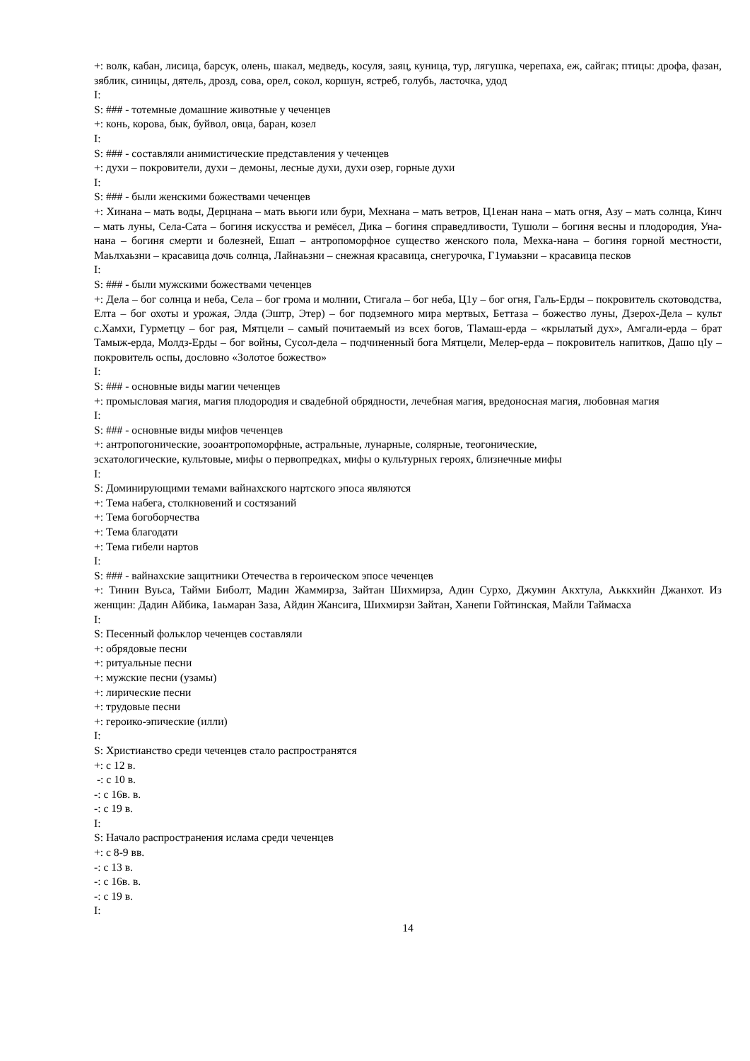+: волк, кабан, лисица, барсук, олень, шакал, медведь, косуля, заяц, куница, тур, лягушка, черепаха, еж, сайгак; птицы: дрофа, фазан, зяблик, синицы, дятель, дрозд, сова, орел, сокол, коршун, ястреб, голубь, ласточка, удод
I:
S: ### - тотемные домашние животные у чеченцев
+: конь, корова, бык, буйвол, овца, баран, козел
I:
S: ### - составляли анимистические представления у чеченцев
+: духи – покровители, духи – демоны, лесные духи, духи озер, горные духи
I:
S: ### - были женскими божествами чеченцев
+: Хинана – мать воды, Дерцнана – мать вьюги или бури, Мехнана – мать ветров, Ц1енан нана – мать огня, Азу – мать солнца, Кинч – мать луны, Села-Сата – богиня искусства и ремёсел, Дика – богиня справедливости, Тушоли – богиня весны и плодородия, Уна-нана – богиня смерти и болезней, Ешап – антропоморфное существо женского пола, Мехка-нана – богиня горной местности, Маьлхаьзни – красавица дочь солнца, Лайнаьзни – снежная красавица, снегурочка, Г1умаьзни – красавица песков
I:
S: ### - были мужскими божествами чеченцев
+: Дела – бог солнца и неба, Села – бог грома и молнии, Стигала – бог неба, Ц1у – бог огня, Галь-Ерды – покровитель скотоводства, Елта – бог охоты и урожая, Элда (Эштр, Этер) – бог подземного мира мертвых, Беттаза – божество луны, Дзерох-Дела – культ с.Хамхи, Гурметцу – бог рая, Мятцели – самый почитаемый из всех богов, Tlамаш-ерда – «крылатый дух», Амгали-ерда – брат Тамыж-ерда, Молдз-Ерды – бог войны, Сусол-дела – подчиненный бога Мятцели, Мелер-ерда – покровитель напитков, Дашо цIу – покровитель оспы, дословно «Золотое божество»
I:
S: ### - основные виды магии чеченцев
+: промысловая магия, магия плодородия и свадебной обрядности, лечебная магия, вредоносная магия, любовная магия
I:
S: ### - основные виды мифов чеченцев
+: антропогонические, зооантропоморфные, астральные, лунарные, солярные, теогонические,
эсхатологические, культовые, мифы о первопредках, мифы о культурных героях, близнечные мифы
I:
S: Доминирующими темами вайнахского нартского эпоса являются
+: Тема набега, столкновений и состязаний
+: Тема богоборчества
+: Тема благодати
+: Тема гибели нартов
I:
S: ### - вайнахские защитники Отечества в героическом эпосе чеченцев
+: Тинин Вуьса, Тайми Биболт, Мадин Жаммирза, Зайтан Шихмирза, Адин Сурхо, Джумин Акхтула, Аьккхийн Джанхот. Из женщин: Дадин Айбика, 1аьмаран Заза, Айдин Жансига, Шихмирзи Зайтан, Ханепи Гойтинская, Майли Таймасха
I:
S: Песенный фольклор чеченцев составляли
+: обрядовые песни
+: ритуальные песни
+: мужские песни (узамы)
+: лирические песни
+: трудовые песни
+: героико-эпические (илли)
I:
S: Христианство среди чеченцев стало распространятся
+: с 12 в.
-: с 10 в.
-: с 16в. в.
-: с 19 в.
I:
S: Начало распространения ислама среди чеченцев
+: с 8-9 вв.
-: с 13 в.
-: с 16в. в.
-: с 19 в.
I:
14